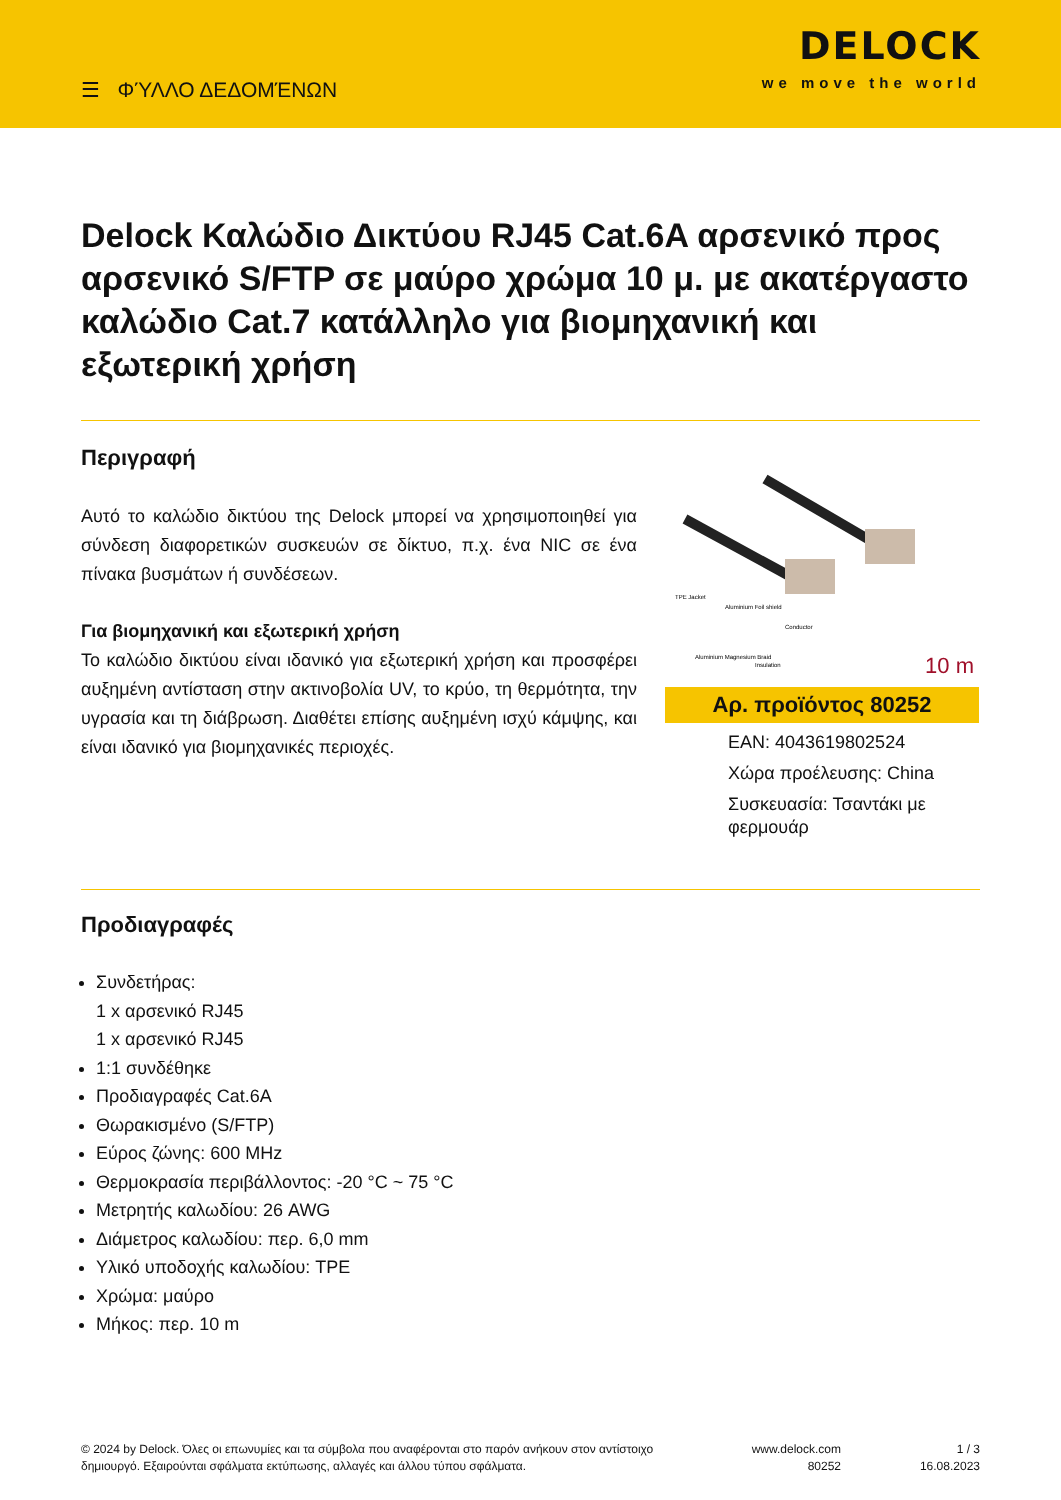☰ ΦΎΛΛΟ ΔΕΔΟΜΈΝΩΝ
DELOCK
we move the world
Delock Καλώδιο Δικτύου RJ45 Cat.6A αρσενικό προς αρσενικό S/FTP σε μαύρο χρώμα 10 μ. με ακατέργαστο καλώδιο Cat.7 κατάλληλο για βιομηχανική και εξωτερική χρήση
Περιγραφή
Αυτό το καλώδιο δικτύου της Delock μπορεί να χρησιμοποιηθεί για σύνδεση διαφορετικών συσκευών σε δίκτυο, π.χ. ένα NIC σε ένα πίνακα βυσμάτων ή συνδέσεων.
Για βιομηχανική και εξωτερική χρήση
Το καλώδιο δικτύου είναι ιδανικό για εξωτερική χρήση και προσφέρει αυξημένη αντίσταση στην ακτινοβολία UV, το κρύο, τη θερμότητα, την υγρασία και τη διάβρωση. Διαθέτει επίσης αυξημένη ισχύ κάμψης, και είναι ιδανικό για βιομηχανικές περιοχές.
TPE Jacket
Aluminium Foil shield
Conductor
Aluminium Magnesium Braid
Insulation
10 m
Αρ. προϊόντος 80252
EAN: 4043619802524
Χώρα προέλευσης: China
Συσκευασία: Τσαντάκι με φερμουάρ
Προδιαγραφές
Συνδετήρας:
1 x αρσενικό RJ45
1 x αρσενικό RJ45
1:1 συνδέθηκε
Προδιαγραφές Cat.6A
Θωρακισμένο (S/FTP)
Εύρος ζώνης: 600 MHz
Θερμοκρασία περιβάλλοντος: -20 °C ~ 75 °C
Μετρητής καλωδίου: 26 AWG
Διάμετρος καλωδίου: περ. 6,0 mm
Υλικό υποδοχής καλωδίου: TPE
Χρώμα: μαύρο
Μήκος: περ. 10 m
© 2024 by Delock. Όλες οι επωνυμίες και τα σύμβολα που αναφέρονται στο παρόν ανήκουν στον αντίστοιχο δημιουργό. Εξαιρούνται σφάλματα εκτύπωσης, αλλαγές και άλλου τύπου σφάλματα.
www.delock.com
80252
1 / 3
16.08.2023